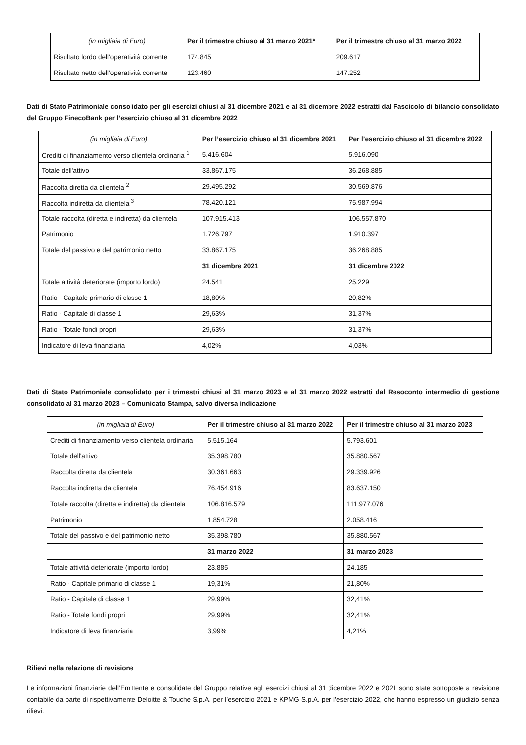| (in migliaia di Euro) | Per il trimestre chiuso al 31 marzo 2021* | Per il trimestre chiuso al 31 marzo 2022 |
| --- | --- | --- |
| Risultato lordo dell'operatività corrente | 174.845 | 209.617 |
| Risultato netto dell'operatività corrente | 123.460 | 147.252 |
Dati di Stato Patrimoniale consolidato per gli esercizi chiusi al 31 dicembre 2021 e al 31 dicembre 2022 estratti dal Fascicolo di bilancio consolidato del Gruppo FinecoBank per l’esercizio chiuso al 31 dicembre 2022
| (in migliaia di Euro) | Per l’esercizio chiuso al 31 dicembre 2021 | Per l’esercizio chiuso al 31 dicembre 2022 |
| --- | --- | --- |
| Crediti di finanziamento verso clientela ordinaria <sup>1</sup> | 5.416.604 | 5.916.090 |
| Totale dell'attivo | 33.867.175 | 36.268.885 |
| Raccolta diretta da clientela <sup>2</sup> | 29.495.292 | 30.569.876 |
| Raccolta indiretta da clientela <sup>3</sup> | 78.420.121 | 75.987.994 |
| Totale raccolta (diretta e indiretta) da clientela | 107.915.413 | 106.557.870 |
| Patrimonio | 1.726.797 | 1.910.397 |
| Totale del passivo e del patrimonio netto | 33.867.175 | 36.268.885 |
| | 31 dicembre 2021 | 31 dicembre 2022 |
| Totale attività deteriorate (importo lordo) | 24.541 | 25.229 |
| Ratio - Capitale primario di classe 1 | 18,80% | 20,82% |
| Ratio - Capitale di classe 1 | 29,63% | 31,37% |
| Ratio - Totale fondi propri | 29,63% | 31,37% |
| Indicatore di leva finanziaria | 4,02% | 4,03% |
Dati di Stato Patrimoniale consolidato per i trimestri chiusi al 31 marzo 2023 e al 31 marzo 2022 estratti dal Resoconto intermedio di gestione consolidato al 31 marzo 2023 – Comunicato Stampa, salvo diversa indicazione
| (in migliaia di Euro) | Per il trimestre chiuso al 31 marzo 2022 | Per il trimestre chiuso al 31 marzo 2023 |
| --- | --- | --- |
| Crediti di finanziamento verso clientela ordinaria | 5.515.164 | 5.793.601 |
| Totale dell'attivo | 35.398.780 | 35.880.567 |
| Raccolta diretta da clientela | 30.361.663 | 29.339.926 |
| Raccolta indiretta da clientela | 76.454.916 | 83.637.150 |
| Totale raccolta (diretta e indiretta) da clientela | 106.816.579 | 111.977.076 |
| Patrimonio | 1.854.728 | 2.058.416 |
| Totale del passivo e del patrimonio netto | 35.398.780 | 35.880.567 |
| | 31 marzo 2022 | 31 marzo 2023 |
| Totale attività deteriorate (importo lordo) | 23.885 | 24.185 |
| Ratio - Capitale primario di classe 1 | 19,31% | 21,80% |
| Ratio - Capitale di classe 1 | 29,99% | 32,41% |
| Ratio - Totale fondi propri | 29,99% | 32,41% |
| Indicatore di leva finanziaria | 3,99% | 4,21% |
Rilievi nella relazione di revisione
Le informazioni finanziarie dell’Emittente e consolidate del Gruppo relative agli esercizi chiusi al 31 dicembre 2022 e 2021 sono state sottoposte a revisione contabile da parte di rispettivamente Deloitte & Touche S.p.A. per l’esercizio 2021 e KPMG S.p.A. per l’esercizio 2022, che hanno espresso un giudizio senza rilievi.